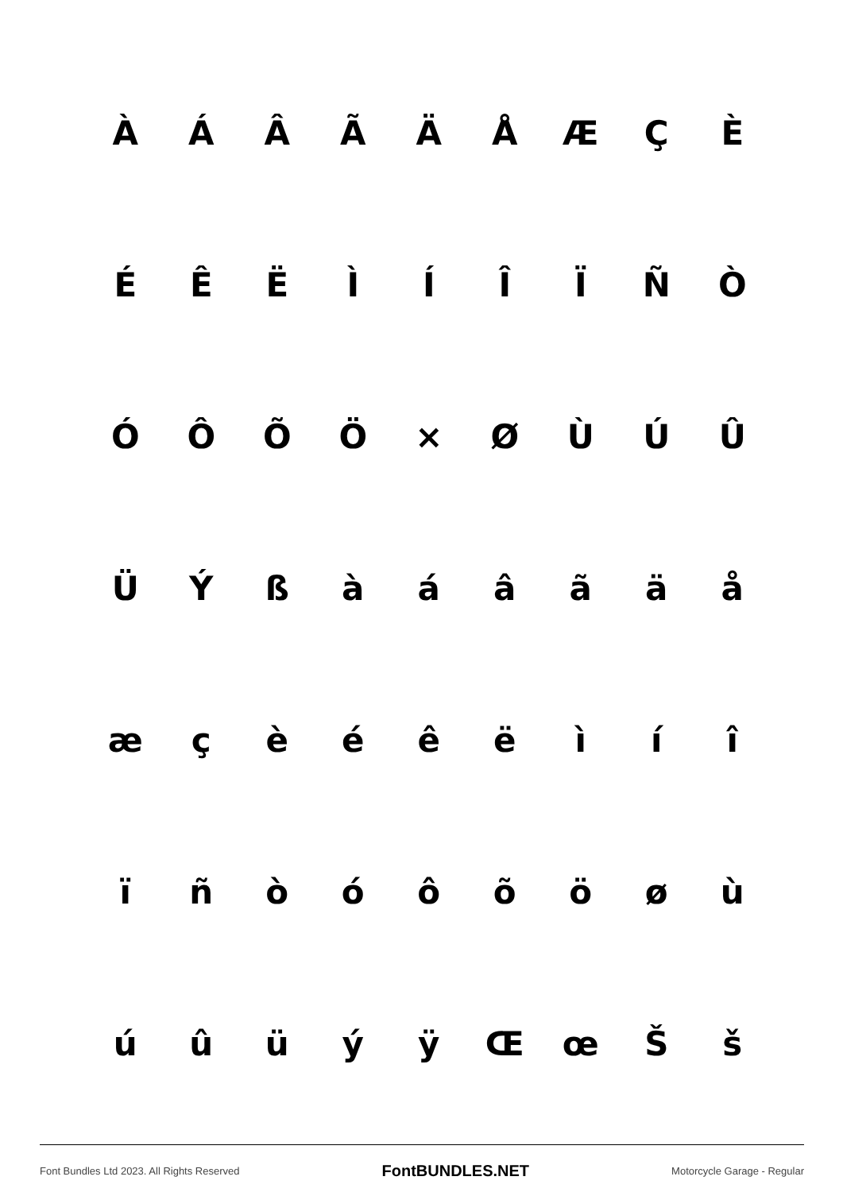ÀÁÂÃÄÅÆÇÈ
ÉÊËÌÍÎÏÑÒ
ÓÔÕÖ × ØÙÚÛ
ÜÝßàáâãäå
æçèéêëìíî
ïñòóôõöøù
úûüýÿŒœŠš
Font Bundles Ltd 2023. All Rights Reserved FontBUNDLES.NET Motorcycle Garage - Regular